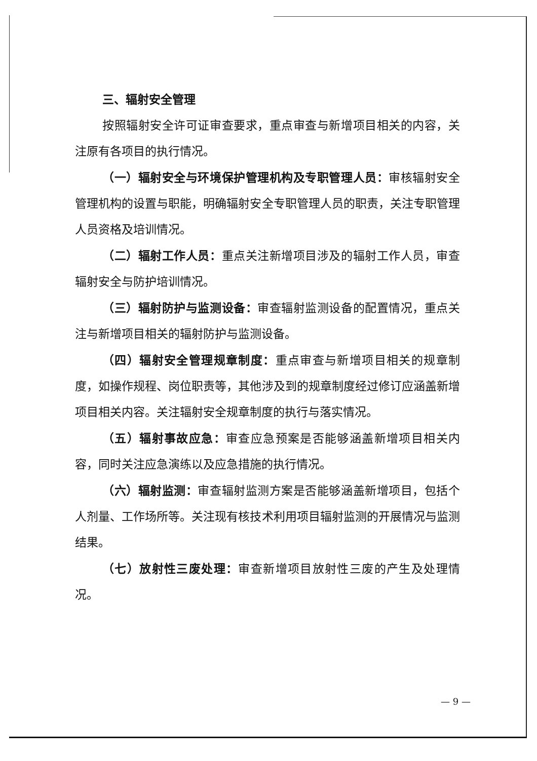三、辐射安全管理
按照辐射安全许可证审查要求，重点审查与新增项目相关的内容，关注原有各项目的执行情况。
（一）辐射安全与环境保护管理机构及专职管理人员：审核辐射安全管理机构的设置与职能，明确辐射安全专职管理人员的职责，关注专职管理人员资格及培训情况。
（二）辐射工作人员：重点关注新增项目涉及的辐射工作人员，审查辐射安全与防护培训情况。
（三）辐射防护与监测设备：审查辐射监测设备的配置情况，重点关注与新增项目相关的辐射防护与监测设备。
（四）辐射安全管理规章制度：重点审查与新增项目相关的规章制度，如操作规程、岗位职责等，其他涉及到的规章制度经过修订应涵盖新增项目相关内容。关注辐射安全规章制度的执行与落实情况。
（五）辐射事故应急：审查应急预案是否能够涵盖新增项目相关内容，同时关注应急演练以及应急措施的执行情况。
（六）辐射监测：审查辐射监测方案是否能够涵盖新增项目，包括个人剂量、工作场所等。关注现有核技术利用项目辐射监测的开展情况与监测结果。
（七）放射性三废处理：审查新增项目放射性三废的产生及处理情况。
— 9 —